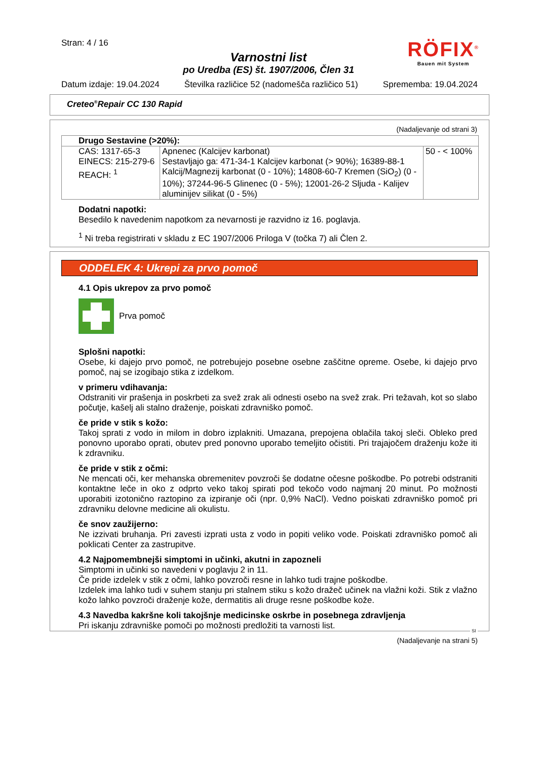Stran: 4 / 16
Varnostni list
po Uredba (ES) št. 1907/2006, Člen 31
RÖFIX<sup>®</sup>
Bauen mit System
Datum izdaje: 19.04.2024 Številka različice 52 (nadomešča različico 51) Sprememba: 19.04.2024
Creteo<sup>®</sup>Repair CC 130 Rapid
(Nadaljevanje od strani 3)
| Drugo Sestavine (>20%): | | |
| CAS: 1317-65-3 EINECS: 215-279-6 REACH: <sup>1</sup> | Apnenec (Kalcijev karbonat) Sestavljajo ga: 471-34-1 Kalcijev karbonat (> 90%); 16389-88-1 Kalcij/Magnezij karbonat (0 - 10%); 14808-60-7 Kremen (SiO<sub>2</sub>) (0 - 10%); 37244-96-5 Glinenec (0 - 5%); 12001-26-2 Sljuda - Kalijev aluminijev silikat (0 - 5%) | 50 - < 100% |
Dodatni napotki:
Besedilo k navedenim napotkom za nevarnosti je razvidno iz 16. poglavja.
<sup>1</sup> Ni treba registrirati v skladu z EC 1907/2006 Priloga V (točka 7) ali Člen 2.
ODDELEK 4: Ukrepi za prvo pomoč
4.1 Opis ukrepov za prvo pomoč
Prva pomoč
Splošni napotki:
Osebe, ki dajejo prvo pomoč, ne potrebujejo posebne osebne zaščitne opreme. Osebe, ki dajejo prvo pomoč, naj se izogibajo stika z izdelkom.
v primeru vdihavanja:
Odstraniti vir prašenja in poskrbeti za svež zrak ali odnesti osebo na svež zrak. Pri težavah, kot so slabo počutje, kašelj ali stalno draženje, poiskati zdravniško pomoč.
če pride v stik s kožo:
Takoj sprati z vodo in milom in dobro izplakniti. Umazana, prepojena oblačila takoj sleči. Obleko pred ponovno uporabo oprati, obutev pred ponovno uporabo temeljito očistiti. Pri trajajočem draženju kože iti k zdravniku.
če pride v stik z očmi:
Ne mencati oči, ker mehanska obremenitev povzroči še dodatne očesne poškodbe. Po potrebi odstraniti kontaktne leče in oko z odprto veko takoj spirati pod tekočo vodo najmanj 20 minut. Po možnosti uporabiti izotonično raztopino za izpiranje oči (npr. 0,9% NaCl). Vedno poiskati zdravniško pomoč pri zdravniku delovne medicine ali okulistu.
če snov zaužijerno:
Ne izzivati bruhanja. Pri zavesti izprati usta z vodo in popiti veliko vode. Poiskati zdravniško pomoč ali poklicati Center za zastrupitve.
4.2 Najpomembnejši simptomi in učinki, akutni in zapozneli
Simptomi in učinki so navedeni v poglavju 2 in 11.
Če pride izdelek v stik z očmi, lahko povzroči resne in lahko tudi trajne poškodbe.
Izdelek ima lahko tudi v suhem stanju pri stalnem stiku s kožo dražeč učinek na vlažni koži. Stik z vlažno kožo lahko povzroči draženje kože, dermatitis ali druge resne poškodbe kože.
4.3 Navedba kakršne koli takojšnje medicinske oskrbe in posebnega zdravljenja
Pri iskanju zdravniške pomoči po možnosti predložiti ta varnosti list.
SI
(Nadaljevanje na strani 5)